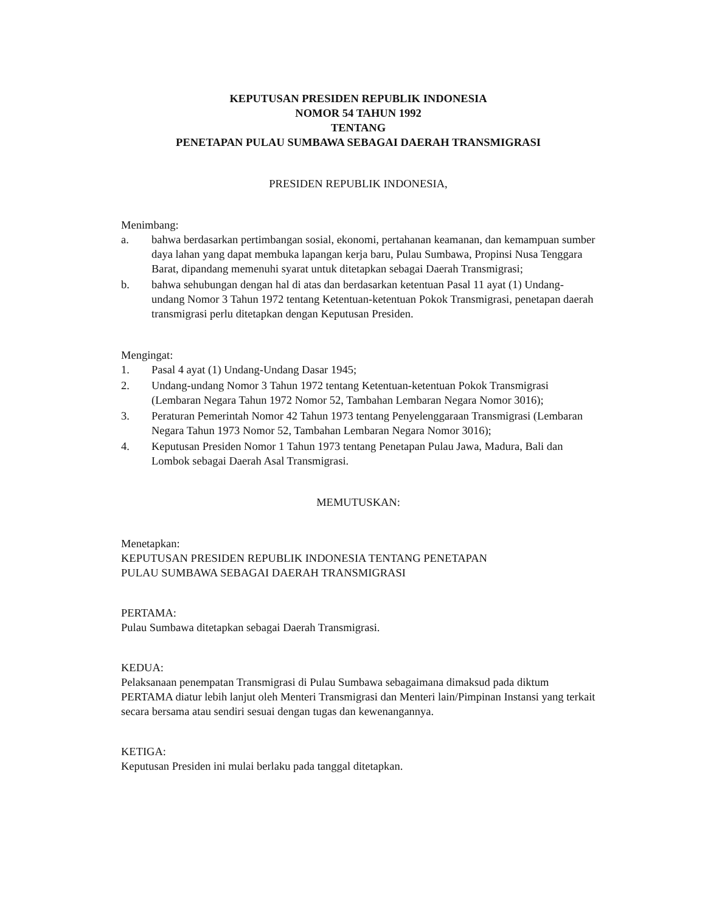KEPUTUSAN PRESIDEN REPUBLIK INDONESIA
NOMOR 54 TAHUN 1992
TENTANG
PENETAPAN PULAU SUMBAWA SEBAGAI DAERAH TRANSMIGRASI
PRESIDEN REPUBLIK INDONESIA,
Menimbang:
a. bahwa berdasarkan pertimbangan sosial, ekonomi, pertahanan keamanan, dan kemampuan sumber daya lahan yang dapat membuka lapangan kerja baru, Pulau Sumbawa, Propinsi Nusa Tenggara Barat, dipandang memenuhi syarat untuk ditetapkan sebagai Daerah Transmigrasi;
b. bahwa sehubungan dengan hal di atas dan berdasarkan ketentuan Pasal 11 ayat (1) Undang-undang Nomor 3 Tahun 1972 tentang Ketentuan-ketentuan Pokok Transmigrasi, penetapan daerah transmigrasi perlu ditetapkan dengan Keputusan Presiden.
Mengingat:
1. Pasal 4 ayat (1) Undang-Undang Dasar 1945;
2. Undang-undang Nomor 3 Tahun 1972 tentang Ketentuan-ketentuan Pokok Transmigrasi (Lembaran Negara Tahun 1972 Nomor 52, Tambahan Lembaran Negara Nomor 3016);
3. Peraturan Pemerintah Nomor 42 Tahun 1973 tentang Penyelenggaraan Transmigrasi (Lembaran Negara Tahun 1973 Nomor 52, Tambahan Lembaran Negara Nomor 3016);
4. Keputusan Presiden Nomor 1 Tahun 1973 tentang Penetapan Pulau Jawa, Madura, Bali dan Lombok sebagai Daerah Asal Transmigrasi.
MEMUTUSKAN:
Menetapkan:
KEPUTUSAN PRESIDEN REPUBLIK INDONESIA TENTANG PENETAPAN
PULAU SUMBAWA SEBAGAI DAERAH TRANSMIGRASI
PERTAMA:
Pulau Sumbawa ditetapkan sebagai Daerah Transmigrasi.
KEDUA:
Pelaksanaan penempatan Transmigrasi di Pulau Sumbawa sebagaimana dimaksud pada diktum PERTAMA diatur lebih lanjut oleh Menteri Transmigrasi dan Menteri lain/Pimpinan Instansi yang terkait secara bersama atau sendiri sesuai dengan tugas dan kewenangannya.
KETIGA:
Keputusan Presiden ini mulai berlaku pada tanggal ditetapkan.